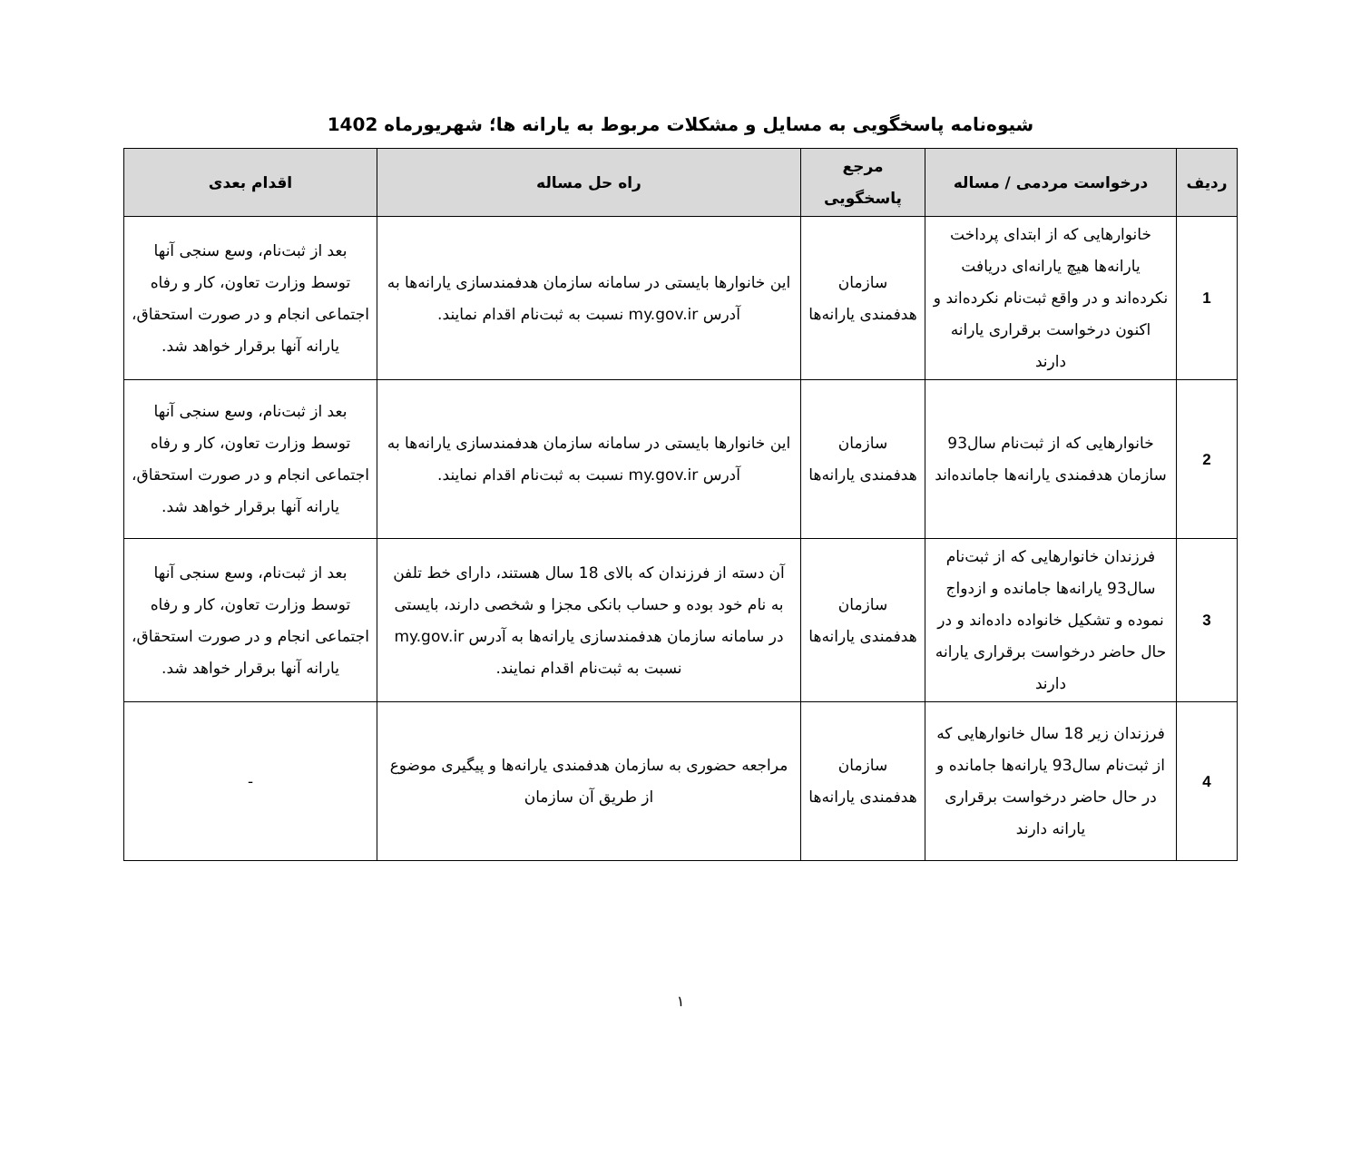شیوه‌نامه پاسخگویی به مسایل و مشکلات مربوط به یارانه ها؛ شهریورماه 1402
| ردیف | درخواست مردمی / مساله | مرجع پاسخگویی | راه حل مساله | اقدام بعدی |
| --- | --- | --- | --- | --- |
| 1 | خانوارهایی که از ابتدای پرداخت یارانه‌ها هیچ یارانه‌ای دریافت نکرده‌اند و در واقع ثبت‌نام نکرده‌اند و اکنون درخواست برقراری یارانه دارند | سازمان هدفمندی یارانه‌ها | این خانوارها بایستی در سامانه سازمان هدفمندسازی یارانه‌ها به آدرس my.gov.ir نسبت به ثبت‌نام اقدام نمایند. | بعد از ثبت‌نام، وسع سنجی آنها توسط وزارت تعاون، کار و رفاه اجتماعی انجام و در صورت استحقاق، یارانه آنها برقرار خواهد شد. |
| 2 | خانوارهایی که از ثبت‌نام سال93 سازمان هدفمندی یارانه‌ها جامانده‌اند | سازمان هدفمندی یارانه‌ها | این خانوارها بایستی در سامانه سازمان هدفمندسازی یارانه‌ها به آدرس my.gov.ir نسبت به ثبت‌نام اقدام نمایند. | بعد از ثبت‌نام، وسع سنجی آنها توسط وزارت تعاون، کار و رفاه اجتماعی انجام و در صورت استحقاق، یارانه آنها برقرار خواهد شد. |
| 3 | فرزندان خانوارهایی که از ثبت‌نام سال93 یارانه‌ها جامانده و ازدواج نموده و تشکیل خانواده داده‌اند و در حال حاضر درخواست برقراری یارانه دارند | سازمان هدفمندی یارانه‌ها | آن دسته از فرزندان که بالای 18 سال هستند، دارای خط تلفن به نام خود بوده و حساب بانکی مجزا و شخصی دارند، بایستی در سامانه سازمان هدفمندسازی یارانه‌ها به آدرس my.gov.ir نسبت به ثبت‌نام اقدام نمایند. | بعد از ثبت‌نام، وسع سنجی آنها توسط وزارت تعاون، کار و رفاه اجتماعی انجام و در صورت استحقاق، یارانه آنها برقرار خواهد شد. |
| 4 | فرزندان زیر 18 سال خانوارهایی که از ثبت‌نام سال93 یارانه‌ها جامانده و در حال حاضر درخواست برقراری یارانه دارند | سازمان هدفمندی یارانه‌ها | مراجعه حضوری به سازمان هدفمندی یارانه‌ها و پیگیری موضوع از طریق آن سازمان | - |
۱